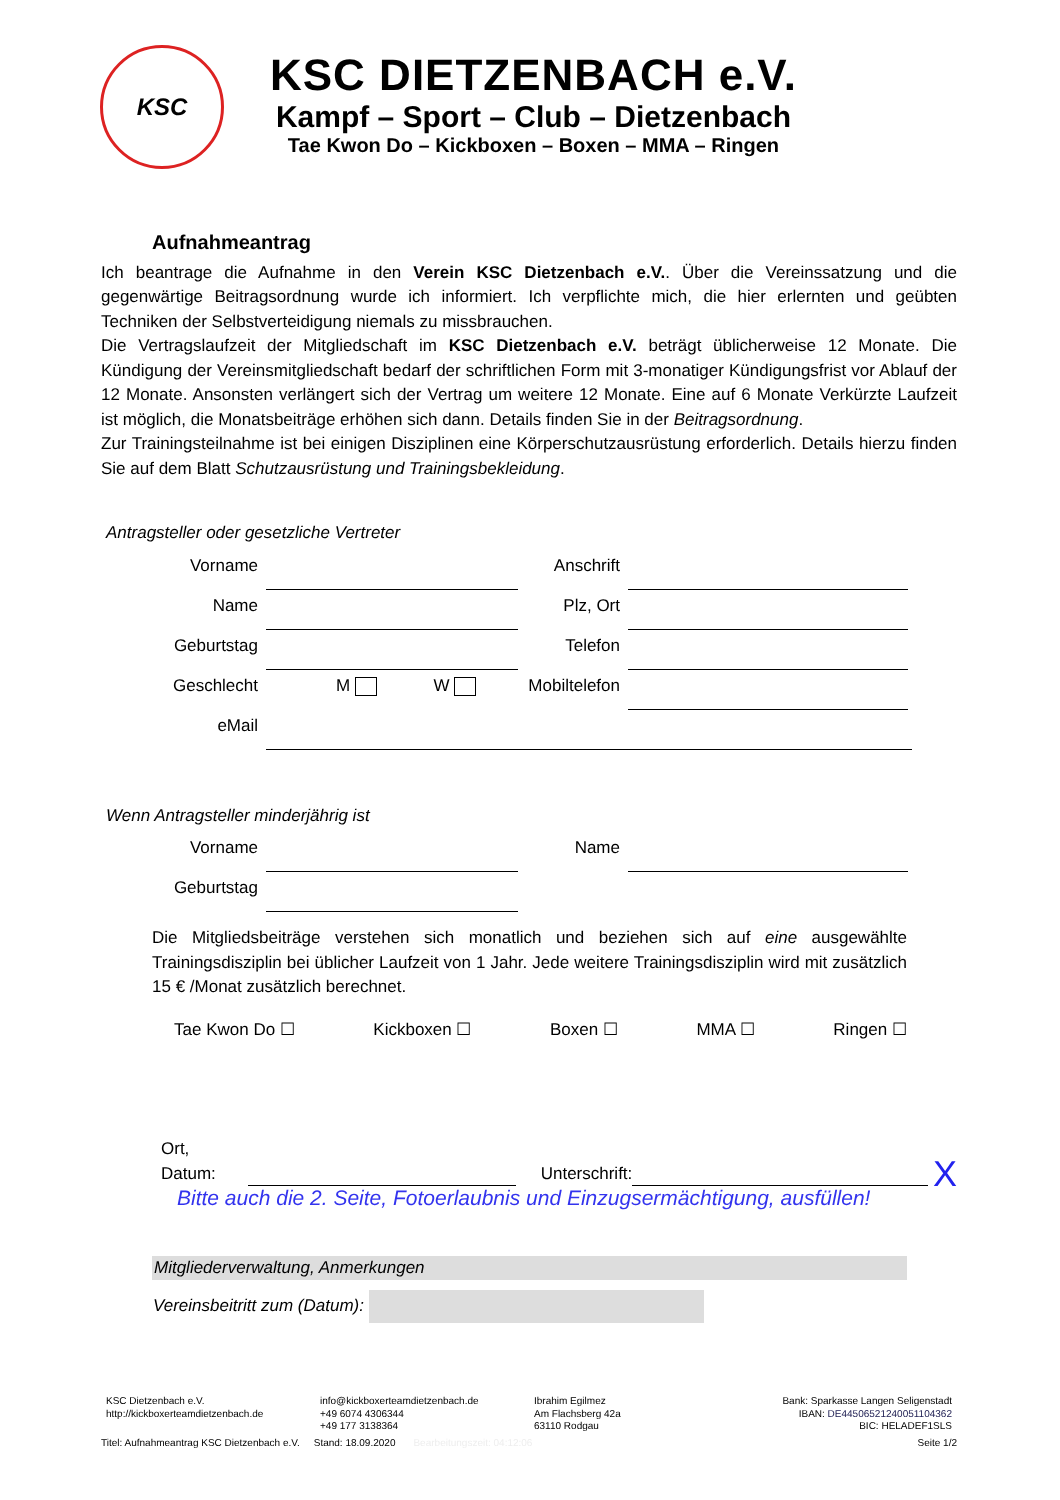KSC
KSC DIETZENBACH e.V.
Kampf – Sport – Club – Dietzenbach
Tae Kwon Do – Kickboxen – Boxen – MMA – Ringen
Aufnahmeantrag
Ich beantrage die Aufnahme in den Verein KSC Dietzenbach e.V.. Über die Vereinssatzung und die gegenwärtige Beitragsordnung wurde ich informiert. Ich verpflichte mich, die hier erlernten und geübten Techniken der Selbstverteidigung niemals zu missbrauchen.
Die Vertragslaufzeit der Mitgliedschaft im KSC Dietzenbach e.V. beträgt üblicherweise 12 Monate. Die Kündigung der Vereinsmitgliedschaft bedarf der schriftlichen Form mit 3-monatiger Kündigungsfrist vor Ablauf der 12 Monate. Ansonsten verlängert sich der Vertrag um weitere 12 Monate. Eine auf 6 Monate Verkürzte Laufzeit ist möglich, die Monatsbeiträge erhöhen sich dann. Details finden Sie in der Beitragsordnung.
Zur Trainingsteilnahme ist bei einigen Disziplinen eine Körperschutzausrüstung erforderlich. Details hierzu finden Sie auf dem Blatt Schutzausrüstung und Trainingsbekleidung.
Antragsteller oder gesetzliche Vertreter
Vorname Anschrift
Name Plz, Ort
Geburtstag Telefon
Geschlecht M W Mobiltelefon
eMail
Wenn Antragsteller minderjährig ist
Vorname Name
Geburtstag
Die Mitgliedsbeiträge verstehen sich monatlich und beziehen sich auf eine ausgewählte Trainingsdisziplin bei üblicher Laufzeit von 1 Jahr. Jede weitere Trainingsdisziplin wird mit zusätzlich 15 € /Monat zusätzlich berechnet.
Tae Kwon Do ☐ Kickboxen ☐ Boxen ☐ MMA ☐ Ringen ☐
Ort, Datum: Unterschrift: X
Bitte auch die 2. Seite, Fotoerlaubnis und Einzugsermächtigung, ausfüllen!
Mitgliederverwaltung, Anmerkungen
Vereinsbeitritt zum (Datum):
KSC Dietzenbach e.V.
http://kickboxerteamdietzenbach.de
info@kickboxerteamdietzenbach.de
+49 6074 4306344
+49 177 3138364
Ibrahim Egilmez
Am Flachsberg 42a
63110 Rodgau
Bank: Sparkasse Langen Seligenstadt
IBAN: DE44506521240051104362
BIC: HELADEF1SLS
Titel: Aufnahmeantrag KSC Dietzenbach e.V. Stand: 18.09.2020 Bearbeitungszeit: 04:12:06 Seite 1/2